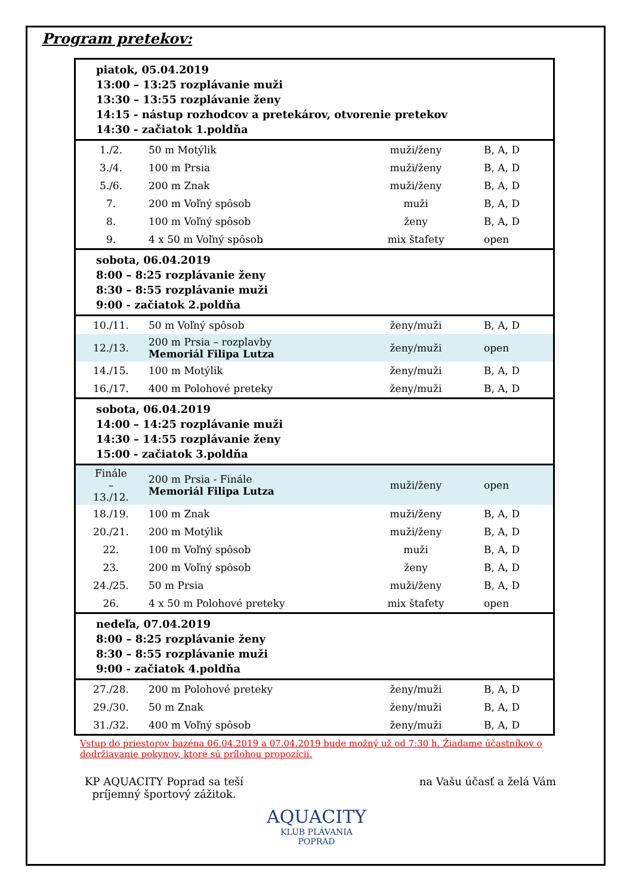Program pretekov:
| piatok, 05.04.2019 13:00 – 13:25 rozplávanie muži 13:30 – 13:55 rozplávanie ženy 14:15 - nástup rozhodcov a pretekárov, otvorenie pretekov 14:30 - začiatok 1.poldňa | | | |
| 1./2. | 50 m Motýlik | muži/ženy | B, A, D |
| 3./4. | 100 m Prsia | muži/ženy | B, A, D |
| 5./6. | 200 m Znak | muži/ženy | B, A, D |
| 7. | 200 m Voľný spôsob | muži | B, A, D |
| 8. | 100 m Voľný spôsob | ženy | B, A, D |
| 9. | 4 x 50 m Voľný spôsob | mix štafety | open |
| sobota, 06.04.2019 8:00 – 8:25 rozplávanie ženy 8:30 – 8:55 rozplávanie muži 9:00 - začiatok 2.poldňa | | | |
| 10./11. | 50 m Voľný spôsob | ženy/muži | B, A, D |
| 12./13. | 200 m Prsia – rozplavby Memoriál Filipa Lutza | ženy/muži | open |
| 14./15. | 100 m Motýlik | ženy/muži | B, A, D |
| 16./17. | 400 m Polohové preteky | ženy/muži | B, A, D |
| sobota, 06.04.2019 14:00 – 14:25 rozplávanie muži 14:30 – 14:55 rozplávanie ženy 15:00 - začiatok 3.poldňa | | | |
| Finále – 13./12. | 200 m Prsia - Finále Memoriál Filipa Lutza | muži/ženy | open |
| 18./19. | 100 m Znak | muži/ženy | B, A, D |
| 20./21. | 200 m Motýlik | muži/ženy | B, A, D |
| 22. | 100 m Voľný spôsob | muži | B, A, D |
| 23. | 200 m Voľný spôsob | ženy | B, A, D |
| 24./25. | 50 m Prsia | muži/ženy | B, A, D |
| 26. | 4 x 50 m Polohové preteky | mix štafety | open |
| nedeľa, 07.04.2019 8:00 – 8:25 rozplávanie ženy 8:30 – 8:55 rozplávanie muži 9:00 - začiatok 4.poldňa | | | |
| 27./28. | 200 m Polohové preteky | ženy/muži | B, A, D |
| 29./30. | 50 m Znak | ženy/muži | B, A, D |
| 31./32. | 400 m Voľný spôsob | ženy/muži | B, A, D |
Vstup do priestorov bazéna 06.04.2019 a 07.04.2019 bude možný už od 7:30 h. Žiadame účastníkov o dodržiavanie pokynov, ktoré sú prílohou propozícií.
KP AQUACITY Poprad sa teší
príjemný športový zážitok.
na Vašu účasť a želá Vám
AQUACITY
KLUB PLÁVANIA
POPRAD